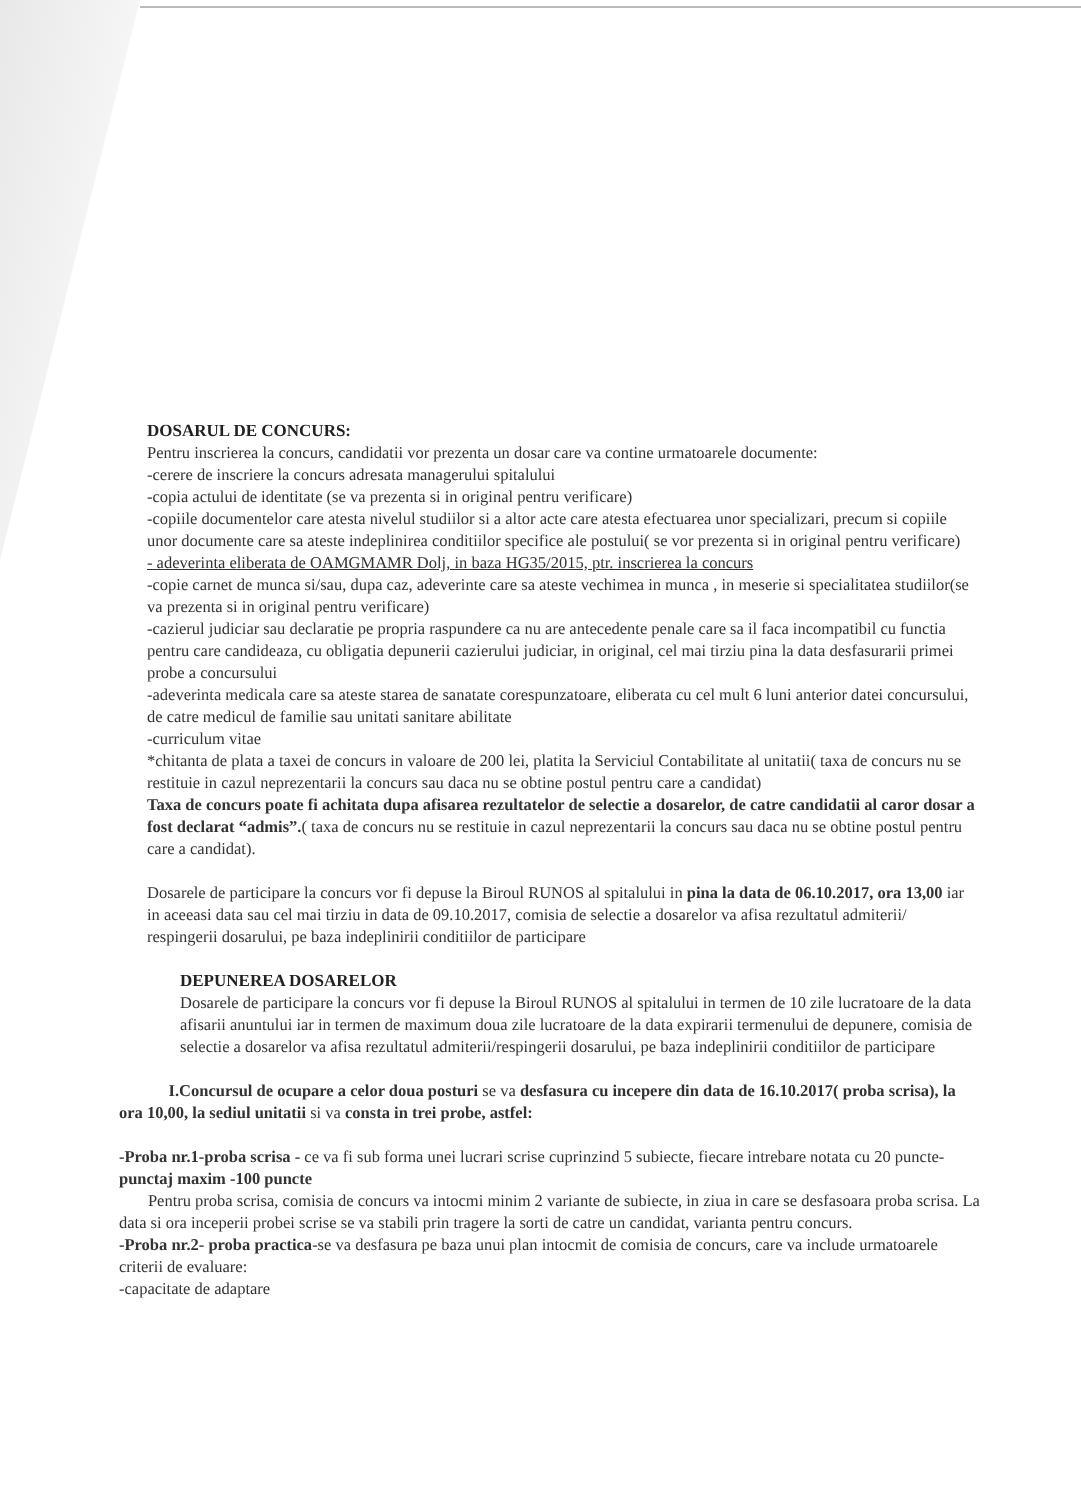DOSARUL DE CONCURS:
Pentru inscrierea la concurs, candidatii vor prezenta un dosar care va contine urmatoarele documente:
-cerere de inscriere la concurs adresata managerului spitalului
-copia actului de identitate (se va prezenta si in original pentru verificare)
-copiile documentelor care atesta nivelul studiilor si a altor acte care atesta efectuarea unor specializari, precum si copiile unor documente care sa ateste indeplinirea conditiilor specifice ale postului( se vor prezenta si in original pentru verificare)
- adeverinta eliberata de OAMGMAMR Dolj, in baza HG35/2015, ptr. inscrierea la concurs
-copie carnet de munca si/sau, dupa caz, adeverinte care sa ateste vechimea in munca , in meserie si specialitatea studiilor(se va prezenta si in original pentru verificare)
-cazierul judiciar sau declaratie pe propria raspundere ca nu are antecedente penale care sa il faca incompatibil cu functia pentru care candideaza, cu obligatia depunerii cazierului judiciar, in original, cel mai tirziu pina la data desfasurarii primei probe a concursului
-adeverinta medicala care sa ateste starea de sanatate corespunzatoare, eliberata cu cel mult 6 luni anterior datei concursului, de catre medicul de familie sau unitati sanitare abilitate
-curriculum vitae
*chitanta de plata a taxei de concurs in valoare de 200 lei, platita la Serviciul Contabilitate al unitatii( taxa de concurs nu se restituie in cazul neprezentarii la concurs sau daca nu se obtine postul pentru care a candidat)
Taxa de concurs poate fi achitata dupa afisarea rezultatelor de selectie a dosarelor, de catre candidatii al caror dosar a fost declarat “admis”.( taxa de concurs nu se restituie in cazul neprezentarii la concurs sau daca nu se obtine postul pentru care a candidat).
Dosarele de participare la concurs vor fi depuse la Biroul RUNOS al spitalului in pina la data de 06.10.2017, ora 13,00 iar in aceeasi data sau cel mai tirziu in data de 09.10.2017, comisia de selectie a dosarelor va afisa rezultatul admiterii/ respingerii dosarului, pe baza indeplinirii conditiilor de participare
DEPUNEREA DOSARELOR
Dosarele de participare la concurs vor fi depuse la Biroul RUNOS al spitalului in termen de 10 zile lucratoare de la data afisarii anuntului iar in termen de maximum doua zile lucratoare de la data expirarii termenului de depunere, comisia de selectie a dosarelor va afisa rezultatul admiterii/respingerii dosarului, pe baza indeplinirii conditiilor de participare
I.Concursul de ocupare a celor doua posturi se va desfasura cu incepere din data de 16.10.2017( proba scrisa), la ora 10,00, la sediul unitatii si va consta in trei probe, astfel:
-Proba nr.1-proba scrisa - ce va fi sub forma unei lucrari scrise cuprinzind 5 subiecte, fiecare intrebare notata cu 20 puncte- punctaj maxim -100 puncte
Pentru proba scrisa, comisia de concurs va intocmi minim 2 variante de subiecte, in ziua in care se desfasoara proba scrisa. La data si ora inceperii probei scrise se va stabili prin tragere la sorti de catre un candidat, varianta pentru concurs.
-Proba nr.2- proba practica-se va desfasura pe baza unui plan intocmit de comisia de concurs, care va include urmatoarele criterii de evaluare:
-capacitate de adaptare